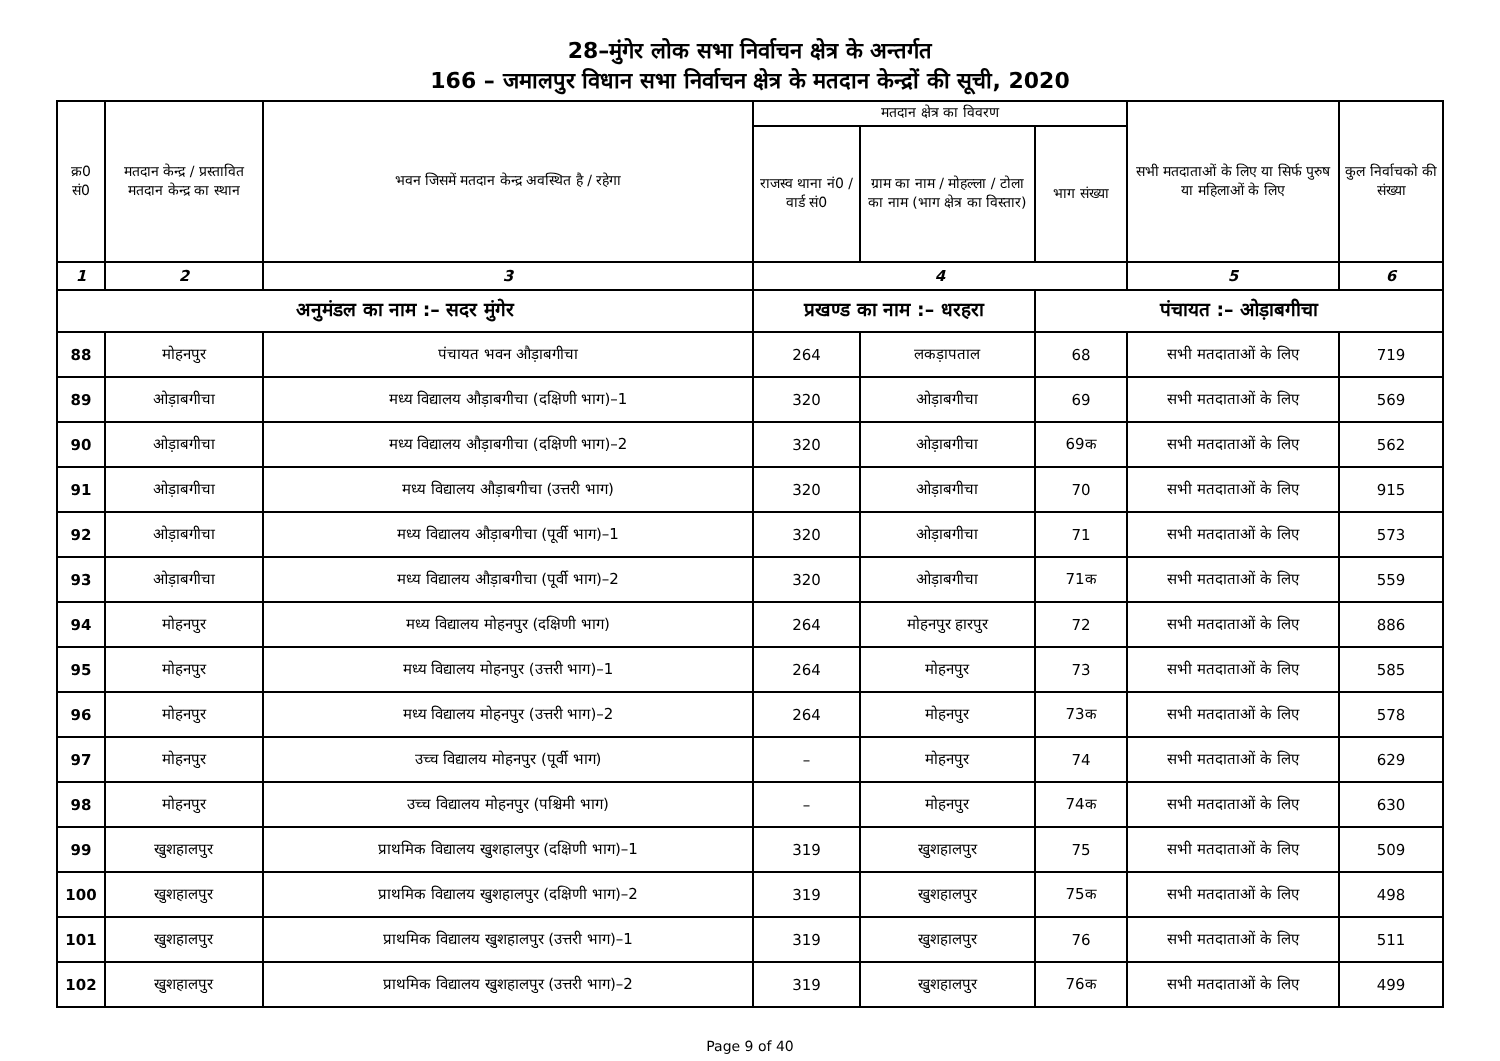28–मुंगेर लोक सभा निर्वाचन क्षेत्र के अन्तर्गत
166 – जमालपुर विधान सभा निर्वाचन क्षेत्र के मतदान केन्द्रों की सूची, 2020
| क्र0 सं0 | मतदान केन्द्र / प्रस्तावित मतदान केन्द्र का स्थान | भवन जिसमें मतदान केन्द्र अवस्थित है / रहेगा | मतदान क्षेत्र का विवरण | | | सभी मतदाताओं के लिए या सिर्फ पुरुष या महिलाओं के लिए | कुल निर्वाचको की संख्या |
| --- | --- | --- | --- | --- | --- | --- | --- |
| | | | राजस्व थाना नं0 / वार्ड सं0 | ग्राम का नाम / मोहल्ला / टोला का नाम (भाग क्षेत्र का विस्तार) | भाग संख्या | | |
| 1 | 2 | 3 | 4 | | | 5 | 6 |
| अनुमंडल का नाम :– सदर मुंगेर | | | प्रखण्ड का नाम :– धरहरा | | पंचायत :– ओड़ाबगीचा | | |
| 88 | मोहनपुर | पंचायत भवन औड़ाबगीचा | 264 | लकड़ापताल | 68 | सभी मतदाताओं के लिए | 719 |
| 89 | ओड़ाबगीचा | मध्य विद्यालय औड़ाबगीचा (दक्षिणी भाग)–1 | 320 | ओड़ाबगीचा | 69 | सभी मतदाताओं के लिए | 569 |
| 90 | ओड़ाबगीचा | मध्य विद्यालय औड़ाबगीचा (दक्षिणी भाग)–2 | 320 | ओड़ाबगीचा | 69क | सभी मतदाताओं के लिए | 562 |
| 91 | ओड़ाबगीचा | मध्य विद्यालय औड़ाबगीचा (उत्तरी भाग) | 320 | ओड़ाबगीचा | 70 | सभी मतदाताओं के लिए | 915 |
| 92 | ओड़ाबगीचा | मध्य विद्यालय औड़ाबगीचा (पूर्वी भाग)–1 | 320 | ओड़ाबगीचा | 71 | सभी मतदाताओं के लिए | 573 |
| 93 | ओड़ाबगीचा | मध्य विद्यालय औड़ाबगीचा (पूर्वी भाग)–2 | 320 | ओड़ाबगीचा | 71क | सभी मतदाताओं के लिए | 559 |
| 94 | मोहनपुर | मध्य विद्यालय मोहनपुर (दक्षिणी भाग) | 264 | मोहनपुर हारपुर | 72 | सभी मतदाताओं के लिए | 886 |
| 95 | मोहनपुर | मध्य विद्यालय मोहनपुर (उत्तरी भाग)–1 | 264 | मोहनपुर | 73 | सभी मतदाताओं के लिए | 585 |
| 96 | मोहनपुर | मध्य विद्यालय मोहनपुर (उत्तरी भाग)–2 | 264 | मोहनपुर | 73क | सभी मतदाताओं के लिए | 578 |
| 97 | मोहनपुर | उच्च विद्यालय मोहनपुर (पूर्वी भाग) | – | मोहनपुर | 74 | सभी मतदाताओं के लिए | 629 |
| 98 | मोहनपुर | उच्च विद्यालय मोहनपुर (पश्चिमी भाग) | – | मोहनपुर | 74क | सभी मतदाताओं के लिए | 630 |
| 99 | खुशहालपुर | प्राथमिक विद्यालय खुशहालपुर (दक्षिणी भाग)–1 | 319 | खुशहालपुर | 75 | सभी मतदाताओं के लिए | 509 |
| 100 | खुशहालपुर | प्राथमिक विद्यालय खुशहालपुर (दक्षिणी भाग)–2 | 319 | खुशहालपुर | 75क | सभी मतदाताओं के लिए | 498 |
| 101 | खुशहालपुर | प्राथमिक विद्यालय खुशहालपुर (उत्तरी भाग)–1 | 319 | खुशहालपुर | 76 | सभी मतदाताओं के लिए | 511 |
| 102 | खुशहालपुर | प्राथमिक विद्यालय खुशहालपुर (उत्तरी भाग)–2 | 319 | खुशहालपुर | 76क | सभी मतदाताओं के लिए | 499 |
Page 9 of 40